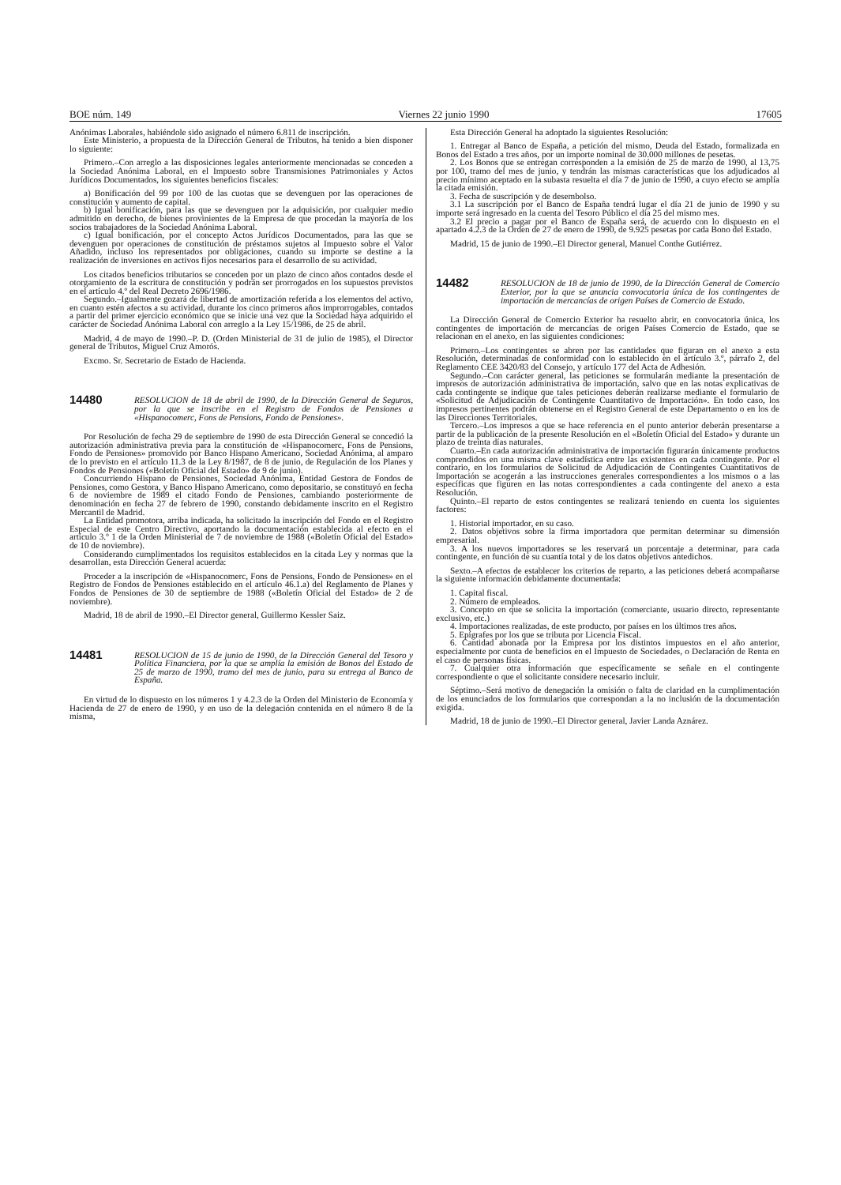BOE núm. 149 Viernes 22 junio 1990 17605
Anónimas Laborales, habiéndole sido asignado el número 6.811 de inscripción.
Este Ministerio, a propuesta de la Dirección General de Tributos, ha tenido a bien disponer lo siguiente:
Primero.–Con arreglo a las disposiciones legales anteriormente mencionadas se conceden a la Sociedad Anónima Laboral, en el Impuesto sobre Transmisiones Patrimoniales y Actos Jurídicos Documentados, los siguientes beneficios fiscales:
a) Bonificación del 99 por 100 de las cuotas que se devenguen por las operaciones de constitución y aumento de capital.
b) Igual bonificación, para las que se devenguen por la adquisición, por cualquier medio admitido en derecho, de bienes provinientes de la Empresa de que procedan la mayoría de los socios trabajadores de la Sociedad Anónima Laboral.
c) Igual bonificación, por el concepto Actos Jurídicos Documentados, para las que se devenguen por operaciones de constitución de préstamos sujetos al Impuesto sobre el Valor Añadido, incluso los representados por obligaciones, cuando su importe se destine a la realización de inversiones en activos fijos necesarios para el desarrollo de su actividad.
Los citados beneficios tributarios se conceden por un plazo de cinco años contados desde el otorgamiento de la escritura de constitución y podrán ser prorrogados en los supuestos previstos en el artículo 4.º del Real Decreto 2696/1986.
Segundo.–Igualmente gozará de libertad de amortización referida a los elementos del activo, en cuanto estén afectos a su actividad, durante los cinco primeros años improrrogables, contados a partir del primer ejercicio económico que se inicie una vez que la Sociedad haya adquirido el carácter de Sociedad Anónima Laboral con arreglo a la Ley 15/1986, de 25 de abril.
Madrid, 4 de mayo de 1990.–P. D. (Orden Ministerial de 31 de julio de 1985), el Director general de Tributos, Miguel Cruz Amorós.
Excmo. Sr. Secretario de Estado de Hacienda.
14480 RESOLUCION de 18 de abril de 1990, de la Dirección General de Seguros, por la que se inscribe en el Registro de Fondos de Pensiones a «Hispanocomerc, Fons de Pensions, Fondo de Pensiones».
Por Resolución de fecha 29 de septiembre de 1990 de esta Dirección General se concedió la autorización administrativa previa para la constitución de «Hispanocomerc, Fons de Pensions, Fondo de Pensiones» promovido por Banco Hispano Americano, Sociedad Anónima, al amparo de lo previsto en el artículo 11.3 de la Ley 8/1987, de 8 de junio, de Regulación de los Planes y Fondos de Pensiones («Boletín Oficial del Estado» de 9 de junio).
Concurriendo Hispano de Pensiones, Sociedad Anónima, Entidad Gestora de Fondos de Pensiones, como Gestora, y Banco Hispano Americano, como depositario, se constituyó en fecha 6 de noviembre de 1989 el citado Fondo de Pensiones, cambiando posteriormente de denominación en fecha 27 de febrero de 1990, constando debidamente inscrito en el Registro Mercantil de Madrid.
La Entidad promotora, arriba indicada, ha solicitado la inscripción del Fondo en el Registro Especial de este Centro Directivo, aportando la documentación establecida al efecto en el artículo 3.º 1 de la Orden Ministerial de 7 de noviembre de 1988 («Boletín Oficial del Estado» de 10 de noviembre).
Considerando cumplimentados los requisitos establecidos en la citada Ley y normas que la desarrollan, esta Dirección General acuerda:
Proceder a la inscripción de «Hispanocomerc, Fons de Pensions, Fondo de Pensiones» en el Registro de Fondos de Pensiones establecido en el artículo 46.1.a) del Reglamento de Planes y Fondos de Pensiones de 30 de septiembre de 1988 («Boletín Oficial del Estado» de 2 de noviembre).
Madrid, 18 de abril de 1990.–El Director general, Guillermo Kessler Saiz.
14481 RESOLUCION de 15 de junio de 1990, de la Dirección General del Tesoro y Política Financiera, por la que se amplía la emisión de Bonos del Estado de 25 de marzo de 1990, tramo del mes de junio, para su entrega al Banco de España.
En virtud de lo dispuesto en los números 1 y 4.2.3 de la Orden del Ministerio de Economía y Hacienda de 27 de enero de 1990, y en uso de la delegación contenida en el número 8 de la misma,
Esta Dirección General ha adoptado la siguientes Resolución:
1. Entregar al Banco de España, a petición del mismo, Deuda del Estado, formalizada en Bonos del Estado a tres años, por un importe nominal de 30.000 millones de pesetas.
2. Los Bonos que se entregan corresponden a la emisión de 25 de marzo de 1990, al 13,75 por 100, tramo del mes de junio, y tendrán las mismas características que los adjudicados al precio mínimo aceptado en la subasta resuelta el día 7 de junio de 1990, a cuyo efecto se amplía la citada emisión.
3. Fecha de suscripción y de desembolso.
3.1 La suscripción por el Banco de España tendrá lugar el día 21 de junio de 1990 y su importe será ingresado en la cuenta del Tesoro Público el día 25 del mismo mes.
3.2 El precio a pagar por el Banco de España será, de acuerdo con lo dispuesto en el apartado 4.2.3 de la Orden de 27 de enero de 1990, de 9.925 pesetas por cada Bono del Estado.
Madrid, 15 de junio de 1990.–El Director general, Manuel Conthe Gutiérrez.
14482 RESOLUCION de 18 de junio de 1990, de la Dirección General de Comercio Exterior, por la que se anuncia convocatoria única de los contingentes de importación de mercancías de origen Países de Comercio de Estado.
La Dirección General de Comercio Exterior ha resuelto abrir, en convocatoria única, los contingentes de importación de mercancías de origen Países Comercio de Estado, que se relacionan en el anexo, en las siguientes condiciones:
Primero.–Los contingentes se abren por las cantidades que figuran en el anexo a esta Resolución, determinadas de conformidad con lo establecido en el artículo 3.º, párrafo 2, del Reglamento CEE 3420/83 del Consejo, y artículo 177 del Acta de Adhesión.
Segundo.–Con carácter general, las peticiones se formularán mediante la presentación de impresos de autorización administrativa de importación, salvo que en las notas explicativas de cada contingente se indique que tales peticiones deberán realizarse mediante el formulario de «Solicitud de Adjudicación de Contingente Cuantitativo de Importación». En todo caso, los impresos pertinentes podrán obtenerse en el Registro General de este Departamento o en los de las Direcciones Territoriales.
Tercero.–Los impresos a que se hace referencia en el punto anterior deberán presentarse a partir de la publicación de la presente Resolución en el «Boletín Oficial del Estado» y durante un plazo de treinta días naturales.
Cuarto.–En cada autorización administrativa de importación figurarán únicamente productos comprendidos en una misma clave estadística entre las existentes en cada contingente. Por el contrario, en los formularios de Solicitud de Adjudicación de Contingentes Cuantitativos de Importación se acogerán a las instrucciones generales correspondientes a los mismos o a las específicas que figuren en las notas correspondientes a cada contingente del anexo a esta Resolución.
Quinto.–El reparto de estos contingentes se realizará teniendo en cuenta los siguientes factores:
1. Historial importador, en su caso.
2. Datos objetivos sobre la firma importadora que permitan determinar su dimensión empresarial.
3. A los nuevos importadores se les reservará un porcentaje a determinar, para cada contingente, en función de su cuantía total y de los datos objetivos antedichos.
Sexto.–A efectos de establecer los criterios de reparto, a las peticiones deberá acompañarse la siguiente información debidamente documentada:
1. Capital fiscal.
2. Número de empleados.
3. Concepto en que se solicita la importación (comerciante, usuario directo, representante exclusivo, etc.)
4. Importaciones realizadas, de este producto, por países en los últimos tres años.
5. Epígrafes por los que se tributa por Licencia Fiscal.
6. Cantidad abonada por la Empresa por los distintos impuestos en el año anterior, especialmente por cuota de beneficios en el Impuesto de Sociedades, o Declaración de Renta en el caso de personas físicas.
7. Cualquier otra información que específicamente se señale en el contingente correspondiente o que el solicitante considere necesario incluir.
Séptimo.–Será motivo de denegación la omisión o falta de claridad en la cumplimentación de los enunciados de los formularios que correspondan a la no inclusión de la documentación exigida.
Madrid, 18 de junio de 1990.–El Director general, Javier Landa Aznárez.